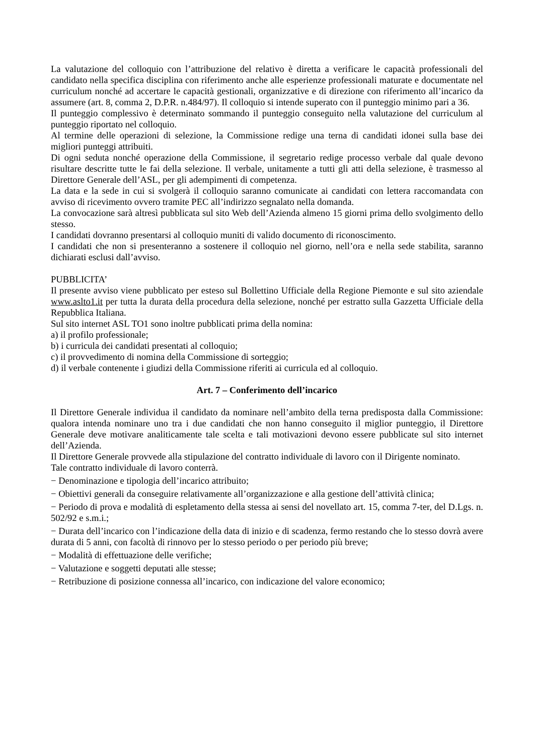La valutazione del colloquio con l’attribuzione del relativo è diretta a verificare le capacità professionali del candidato nella specifica disciplina con riferimento anche alle esperienze professionali maturate e documentate nel curriculum nonché ad accertare le capacità gestionali, organizzative e di direzione con riferimento all’incarico da assumere (art. 8, comma 2, D.P.R. n.484/97). Il colloquio si intende superato con il punteggio minimo pari a 36.
Il punteggio complessivo è determinato sommando il punteggio conseguito nella valutazione del curriculum al punteggio riportato nel colloquio.
Al termine delle operazioni di selezione, la Commissione redige una terna di candidati idonei sulla base dei migliori punteggi attribuiti.
Di ogni seduta nonché operazione della Commissione, il segretario redige processo verbale dal quale devono risultare descritte tutte le fai della selezione. Il verbale, unitamente a tutti gli atti della selezione, è trasmesso al Direttore Generale dell’ASL, per gli adempimenti di competenza.
La data e la sede in cui si svolgerà il colloquio saranno comunicate ai candidati con lettera raccomandata con avviso di ricevimento ovvero tramite PEC all’indirizzo segnalato nella domanda.
La convocazione sarà altresì pubblicata sul sito Web dell’Azienda almeno 15 giorni prima dello svolgimento dello stesso.
I candidati dovranno presentarsi al colloquio muniti di valido documento di riconoscimento.
I candidati che non si presenteranno a sostenere il colloquio nel giorno, nell’ora e nella sede stabilita, saranno dichiarati esclusi dall’avviso.
PUBBLICITA’
Il presente avviso viene pubblicato per esteso sul Bollettino Ufficiale della Regione Piemonte e sul sito aziendale www.aslto1.it per tutta la durata della procedura della selezione, nonché per estratto sulla Gazzetta Ufficiale della Repubblica Italiana.
Sul sito internet ASL TO1 sono inoltre pubblicati prima della nomina:
a) il profilo professionale;
b) i curricula dei candidati presentati al colloquio;
c) il provvedimento di nomina della Commissione di sorteggio;
d) il verbale contenente i giudizi della Commissione riferiti ai curricula ed al colloquio.
Art. 7 – Conferimento dell’incarico
Il Direttore Generale individua il candidato da nominare nell’ambito della terna predisposta dalla Commissione: qualora intenda nominare uno tra i due candidati che non hanno conseguito il miglior punteggio, il Direttore Generale deve motivare analiticamente tale scelta e tali motivazioni devono essere pubblicate sul sito internet dell’Azienda.
Il Direttore Generale provvede alla stipulazione del contratto individuale di lavoro con il Dirigente nominato.
Tale contratto individuale di lavoro conterrà.
− Denominazione e tipologia dell’incarico attribuito;
− Obiettivi generali da conseguire relativamente all’organizzazione e alla gestione dell’attività clinica;
− Periodo di prova e modalità di espletamento della stessa ai sensi del novellato art. 15, comma 7-ter, del D.Lgs. n. 502/92 e s.m.i.;
− Durata dell’incarico con l’indicazione della data di inizio e di scadenza, fermo restando che lo stesso dovrà avere durata di 5 anni, con facoltà di rinnovo per lo stesso periodo o per periodo più breve;
− Modalità di effettuazione delle verifiche;
− Valutazione e soggetti deputati alle stesse;
− Retribuzione di posizione connessa all’incarico, con indicazione del valore economico;